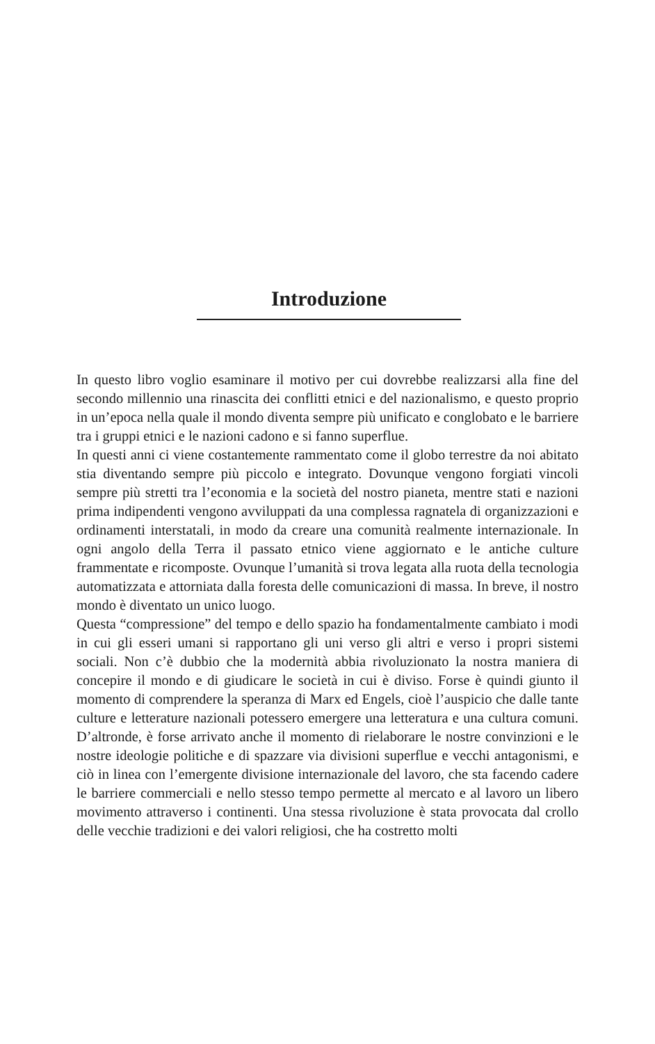Introduzione
In questo libro voglio esaminare il motivo per cui dovrebbe realizzarsi alla fine del secondo millennio una rinascita dei conflitti etnici e del nazionalismo, e questo proprio in un’epoca nella quale il mondo diventa sempre più unificato e conglobato e le barriere tra i gruppi etnici e le nazioni cadono e si fanno superflue.
In questi anni ci viene costantemente rammentato come il globo terrestre da noi abitato stia diventando sempre più piccolo e integrato. Dovunque vengono forgiati vincoli sempre più stretti tra l’economia e la società del nostro pianeta, mentre stati e nazioni prima indipendenti vengono avviluppati da una complessa ragnatela di organizzazioni e ordinamenti interstatali, in modo da creare una comunità realmente internazionale. In ogni angolo della Terra il passato etnico viene aggiornato e le antiche culture frammentate e ricomposte. Ovunque l’umanità si trova legata alla ruota della tecnologia automatizzata e attorniata dalla foresta delle comunicazioni di massa. In breve, il nostro mondo è diventato un unico luogo.
Questa “compressione” del tempo e dello spazio ha fondamentalmente cambiato i modi in cui gli esseri umani si rapportano gli uni verso gli altri e verso i propri sistemi sociali. Non c’è dubbio che la modernità abbia rivoluzionato la nostra maniera di concepire il mondo e di giudicare le società in cui è diviso. Forse è quindi giunto il momento di comprendere la speranza di Marx ed Engels, cioè l’auspicio che dalle tante culture e letterature nazionali potessero emergere una letteratura e una cultura comuni. D’altronde, è forse arrivato anche il momento di rielaborare le nostre convinzioni e le nostre ideologie politiche e di spazzare via divisioni superflue e vecchi antagonismi, e ciò in linea con l’emergente divisione internazionale del lavoro, che sta facendo cadere le barriere commerciali e nello stesso tempo permette al mercato e al lavoro un libero movimento attraverso i continenti. Una stessa rivoluzione è stata provocata dal crollo delle vecchie tradizioni e dei valori religiosi, che ha costretto molti